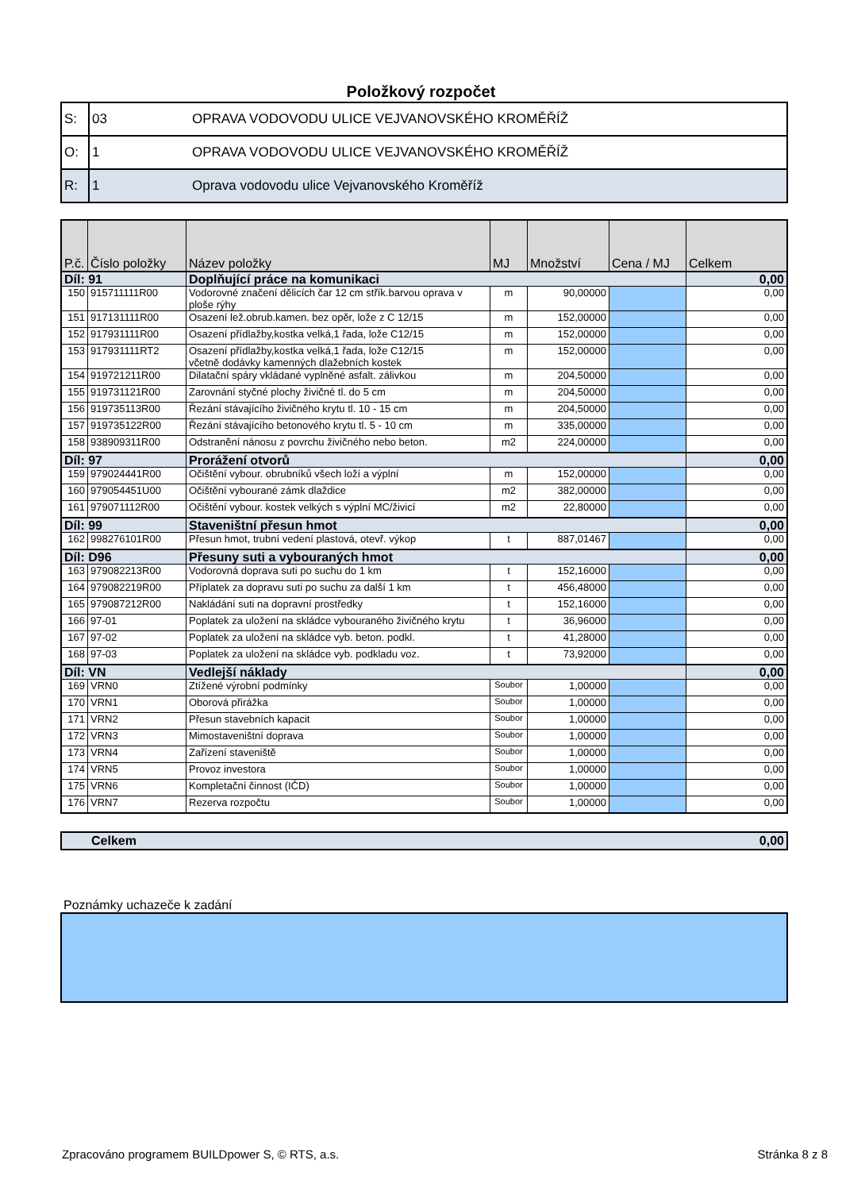Položkový rozpočet
| S: | 03 | OPRAVA VODOVODU ULICE VEJVANOVSKÉHO KROMĚŘÍŽ |
| O: | 1 | OPRAVA VODOVODU ULICE VEJVANOVSKÉHO KROMĚŘÍŽ |
| R: | 1 | Oprava vodovodu ulice Vejvanovského Kroměříž |
| P.č. | Číslo položky | Název položky | MJ | Množství | Cena / MJ | Celkem |
| --- | --- | --- | --- | --- | --- | --- |
| Díl: 91 | | Doplňující práce na komunikaci | | | | 0,00 |
| 150 | 915711111R00 | Vodorovné značení dělicích čar 12 cm střík.barvou oprava v ploše rýhy | m | 90,00000 | | 0,00 |
| 151 | 917131111R00 | Osazení lež.obrub.kamen. bez opěr, lože z C 12/15 | m | 152,00000 | | 0,00 |
| 152 | 917931111R00 | Osazení přídlažby,kostka velká,1 řada, lože C12/15 | m | 152,00000 | | 0,00 |
| 153 | 917931111RT2 | Osazení přídlažby,kostka velká,1 řada, lože C12/15 včetně dodávky kamenných dlažebních kostek | m | 152,00000 | | 0,00 |
| 154 | 919721211R00 | Dilatační spáry vkládané vyplněné asfalt. zálivkou | m | 204,50000 | | 0,00 |
| 155 | 919731121R00 | Zarovnání styčné plochy živičné tl. do 5 cm | m | 204,50000 | | 0,00 |
| 156 | 919735113R00 | Řezání stávajícího živičného krytu tl. 10 - 15 cm | m | 204,50000 | | 0,00 |
| 157 | 919735122R00 | Řezání stávajícího betonového krytu tl. 5 - 10 cm | m | 335,00000 | | 0,00 |
| 158 | 938909311R00 | Odstranění nánosu z povrchu živičného nebo beton. | m2 | 224,00000 | | 0,00 |
| Díl: 97 | | Prorážení otvorů | | | | 0,00 |
| 159 | 979024441R00 | Očištění vybour. obrubníků všech loží a výplní | m | 152,00000 | | 0,00 |
| 160 | 979054451U00 | Očištění vybourané zámk dlaždice | m2 | 382,00000 | | 0,00 |
| 161 | 979071112R00 | Očištění vybour. kostek velkých s výplní MC/živicí | m2 | 22,80000 | | 0,00 |
| Díl: 99 | | Staveništní přesun hmot | | | | 0,00 |
| 162 | 998276101R00 | Přesun hmot, trubní vedení plastová, otevř. výkop | t | 887,01467 | | 0,00 |
| Díl: D96 | | Přesuny suti a vybouraných hmot | | | | 0,00 |
| 163 | 979082213R00 | Vodorovná doprava suti po suchu do 1 km | t | 152,16000 | | 0,00 |
| 164 | 979082219R00 | Příplatek za dopravu suti po suchu za další 1 km | t | 456,48000 | | 0,00 |
| 165 | 979087212R00 | Nakládání suti na dopravní prostředky | t | 152,16000 | | 0,00 |
| 166 | 97-01 | Poplatek za uložení na skládce vybouraného živičného krytu | t | 36,96000 | | 0,00 |
| 167 | 97-02 | Poplatek za uložení na skládce vyb. beton. podkl. | t | 41,28000 | | 0,00 |
| 168 | 97-03 | Poplatek za uložení na skládce vyb. podkladu voz. | t | 73,92000 | | 0,00 |
| Díl: VN | | Vedlejší náklady | | | | 0,00 |
| 169 | VRN0 | Ztížené výrobní podmínky | Soubor | 1,00000 | | 0,00 |
| 170 | VRN1 | Oborová přirážka | Soubor | 1,00000 | | 0,00 |
| 171 | VRN2 | Přesun stavebních kapacit | Soubor | 1,00000 | | 0,00 |
| 172 | VRN3 | Mimostaveništní doprava | Soubor | 1,00000 | | 0,00 |
| 173 | VRN4 | Zařízení staveniště | Soubor | 1,00000 | | 0,00 |
| 174 | VRN5 | Provoz investora | Soubor | 1,00000 | | 0,00 |
| 175 | VRN6 | Kompletační činnost (IČD) | Soubor | 1,00000 | | 0,00 |
| 176 | VRN7 | Rezerva rozpočtu | Soubor | 1,00000 | | 0,00 |
| Celkem | 0,00 |
Poznámky uchazeče k zadání
Zpracováno programem BUILDpower S, © RTS, a.s. Stránka 8 z 8